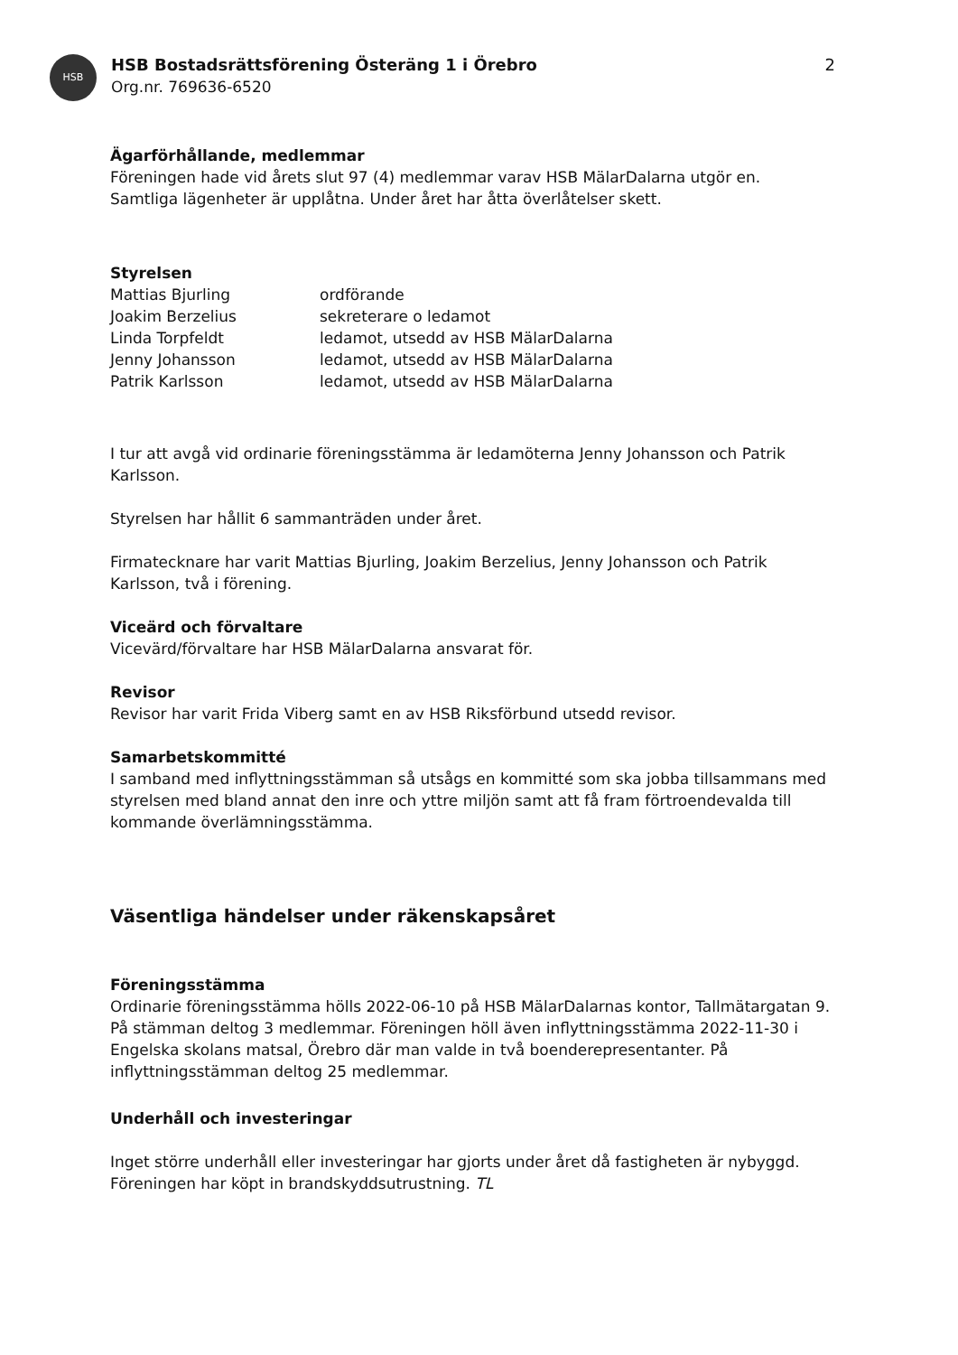HSB
HSB Bostadsrättsförening Österäng 1 i Örebro
Org.nr. 769636-6520
2
Ägarförhållande, medlemmar
Föreningen hade vid årets slut 97 (4) medlemmar varav HSB MälarDalarna utgör en.
Samtliga lägenheter är upplåtna. Under året har åtta överlåtelser skett.
Styrelsen
Mattias Bjurling ordförande
Joakim Berzelius sekreterare o ledamot
Linda Torpfeldt ledamot, utsedd av HSB MälarDalarna
Jenny Johansson ledamot, utsedd av HSB MälarDalarna
Patrik Karlsson ledamot, utsedd av HSB MälarDalarna
I tur att avgå vid ordinarie föreningsstämma är ledamöterna Jenny Johansson och Patrik Karlsson.
Styrelsen har hållit 6 sammanträden under året.
Firmatecknare har varit Mattias Bjurling, Joakim Berzelius, Jenny Johansson och Patrik Karlsson, två i förening.
Viceärd och förvaltare
Vicevärd/förvaltare har HSB MälarDalarna ansvarat för.
Revisor
Revisor har varit Frida Viberg samt en av HSB Riksförbund utsedd revisor.
Samarbetskommitté
I samband med inflyttningsstämman så utsågs en kommitté som ska jobba tillsammans med styrelsen med bland annat den inre och yttre miljön samt att få fram förtroendevalda till kommande överlämningsstämma.
Väsentliga händelser under räkenskapsåret
Föreningsstämma
Ordinarie föreningsstämma hölls 2022-06-10 på HSB MälarDalarnas kontor, Tallmätargatan 9. På stämman deltog 3 medlemmar. Föreningen höll även inflyttningsstämma 2022-11-30 i Engelska skolans matsal, Örebro där man valde in två boenderepresentanter. På inflyttningsstämman deltog 25 medlemmar.
Underhåll och investeringar
Inget större underhåll eller investeringar har gjorts under året då fastigheten är nybyggd. Föreningen har köpt in brandskyddsutrustning. TL